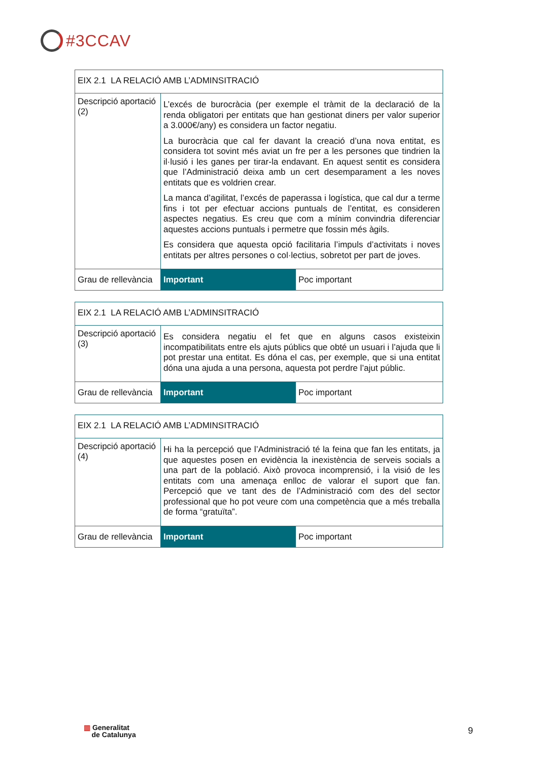#3CCAV
| EIX 2.1 LA RELACIÓ AMB L’ADMINSITRACIÓ | | |
| Descripció aportació (2) | L’excés de burocràcia (per exemple el tràmit de la declaració de la renda obligatori per entitats que han gestionat diners per valor superior a 3.000€/any) es considera un factor negatiu. La burocràcia que cal fer davant la creació d’una nova entitat, es considera tot sovint més aviat un fre per a les persones que tindrien la il·lusió i les ganes per tirar-la endavant. En aquest sentit es considera que l’Administració deixa amb un cert desemparament a les noves entitats que es voldrien crear. La manca d’agilitat, l’excés de paperassa i logística, que cal dur a terme fins i tot per efectuar accions puntuals de l’entitat, es consideren aspectes negatius. Es creu que com a mínim convindria diferenciar aquestes accions puntuals i permetre que fossin més àgils. Es considera que aquesta opció facilitaria l’impuls d’activitats i noves entitats per altres persones o col·lectius, sobretot per part de joves. | |
| Grau de rellevància | Important | Poc important |
| EIX 2.1 LA RELACIÓ AMB L’ADMINSITRACIÓ | | |
| Descripció aportació (3) | Es considera negatiu el fet que en alguns casos existeixin incompatibilitats entre els ajuts públics que obté un usuari i l’ajuda que li pot prestar una entitat. Es dóna el cas, per exemple, que si una entitat dóna una ajuda a una persona, aquesta pot perdre l’ajut públic. | |
| Grau de rellevància | Important | Poc important |
| EIX 2.1 LA RELACIÓ AMB L’ADMINSITRACIÓ | | |
| Descripció aportació (4) | Hi ha la percepció que l’Administració té la feina que fan les entitats, ja que aquestes posen en evidència la inexistència de serveis socials a una part de la població. Això provoca incomprensió, i la visió de les entitats com una amenaça enlloc de valorar el suport que fan. Percepció que ve tant des de l’Administració com des del sector professional que ho pot veure com una competència que a més treballa de forma “gratuïta”. | |
| Grau de rellevància | Important | Poc important |
▥ Generalitat
de Catalunya
9